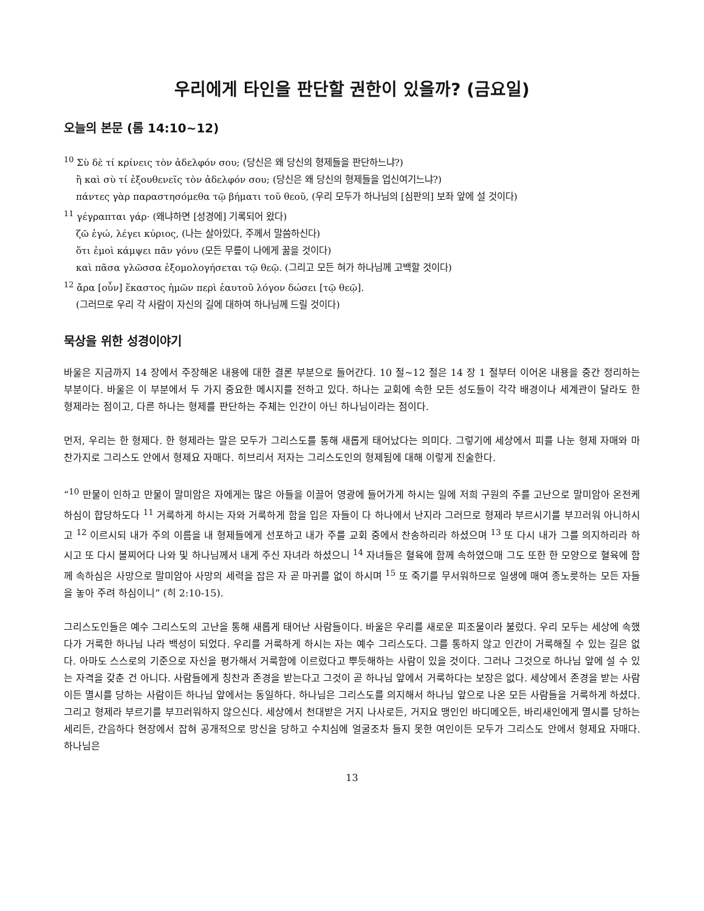우리에게 타인을 판단할 권한이 있을까? (금요일)
오늘의 본문 (롬 14:10~12)
<sup>10</sup> Σὺ δὲ τί κρίνεις τὸν ἀδελφόν σου; (당신은 왜 당신의 형제들을 판단하느냐?)
ἢ καὶ σὺ τί ἐξουθενεῖς τὸν ἀδελφόν σου; (당신은 왜 당신의 형제들을 업신여기느냐?)
πάντες γὰρ παραστησόμεθα τῷ βήματι τοῦ θεοῦ, (우리 모두가 하나님의 [심판의] 보좌 앞에 설 것이다)
<sup>11</sup> γέγραπται γάρ· (왜냐하면 [성경에] 기록되어 왔다)
ζῶ ἐγώ, λέγει κύριος, (나는 살아있다, 주께서 말씀하신다)
ὅτι ἐμοὶ κάμψει πᾶν γόνυ (모든 무릎이 나에게 꿇을 것이다)
καὶ πᾶσα γλῶσσα ἐξομολογήσεται τῷ θεῷ. (그리고 모든 혀가 하나님께 고백할 것이다)
<sup>12</sup> ἄρα [οὖν] ἕκαστος ἡμῶν περὶ ἑαυτοῦ λόγον δώσει [τῷ θεῷ].
(그러므로 우리 각 사람이 자신의 길에 대하여 하나님께 드릴 것이다)
묵상을 위한 성경이야기
바울은 지금까지 14 장에서 주장해온 내용에 대한 결론 부분으로 들어간다. 10 절~12 절은 14 장 1 절부터 이어온 내용을 중간 정리하는 부분이다. 바울은 이 부분에서 두 가지 중요한 메시지를 전하고 있다. 하나는 교회에 속한 모든 성도들이 각각 배경이나 세계관이 달라도 한 형제라는 점이고, 다른 하나는 형제를 판단하는 주체는 인간이 아닌 하나님이라는 점이다.
먼저, 우리는 한 형제다. 한 형제라는 말은 모두가 그리스도를 통해 새롭게 태어났다는 의미다. 그렇기에 세상에서 피를 나눈 형제 자매와 마찬가지로 그리스도 안에서 형제요 자매다. 히브리서 저자는 그리스도인의 형제됨에 대해 이렇게 진술한다.
“<sup>10</sup> 만물이 인하고 만물이 말미암은 자에게는 많은 아들을 이끌어 영광에 들어가게 하시는 일에 저희 구원의 주를 고난으로 말미암아 온전케 하심이 합당하도다 <sup>11</sup> 거룩하게 하시는 자와 거룩하게 함을 입은 자들이 다 하나에서 난지라 그러므로 형제라 부르시기를 부끄러워 아니하시고 <sup>12</sup> 이르시되 내가 주의 이름을 내 형제들에게 선포하고 내가 주를 교회 중에서 찬송하리라 하셨으며 <sup>13</sup> 또 다시 내가 그를 의지하리라 하시고 또 다시 볼찌어다 나와 및 하나님께서 내게 주신 자녀라 하셨으니 <sup>14</sup> 자녀들은 혈육에 함께 속하였으매 그도 또한 한 모양으로 혈육에 함께 속하심은 사망으로 말미암아 사망의 세력을 잡은 자 곧 마귀를 없이 하시며 <sup>15</sup> 또 죽기를 무서워하므로 일생에 매여 종노릇하는 모든 자들을 놓아 주려 하심이니” (히 2:10-15).
그리스도인들은 예수 그리스도의 고난을 통해 새롭게 태어난 사람들이다. 바울은 우리를 새로운 피조물이라 불렀다. 우리 모두는 세상에 속했다가 거룩한 하나님 나라 백성이 되었다. 우리를 거룩하게 하시는 자는 예수 그리스도다. 그를 통하지 않고 인간이 거룩해질 수 있는 길은 없다. 아마도 스스로의 기준으로 자신을 평가해서 거룩함에 이르렀다고 뿌듯해하는 사람이 있을 것이다. 그러나 그것으로 하나님 앞에 설 수 있는 자격을 갖춘 건 아니다. 사람들에게 칭찬과 존경을 받는다고 그것이 곧 하나님 앞에서 거룩하다는 보장은 없다. 세상에서 존경을 받는 사람이든 멸시를 당하는 사람이든 하나님 앞에서는 동일하다. 하나님은 그리스도를 의지해서 하나님 앞으로 나온 모든 사람들을 거룩하게 하셨다. 그리고 형제라 부르기를 부끄러워하지 않으신다. 세상에서 천대받은 거지 나사로든, 거지요 맹인인 바디메오든, 바리새인에게 멸시를 당하는 세리든, 간음하다 현장에서 잡혀 공개적으로 망신을 당하고 수치심에 얼굴조차 들지 못한 여인이든 모두가 그리스도 안에서 형제요 자매다. 하나님은
13